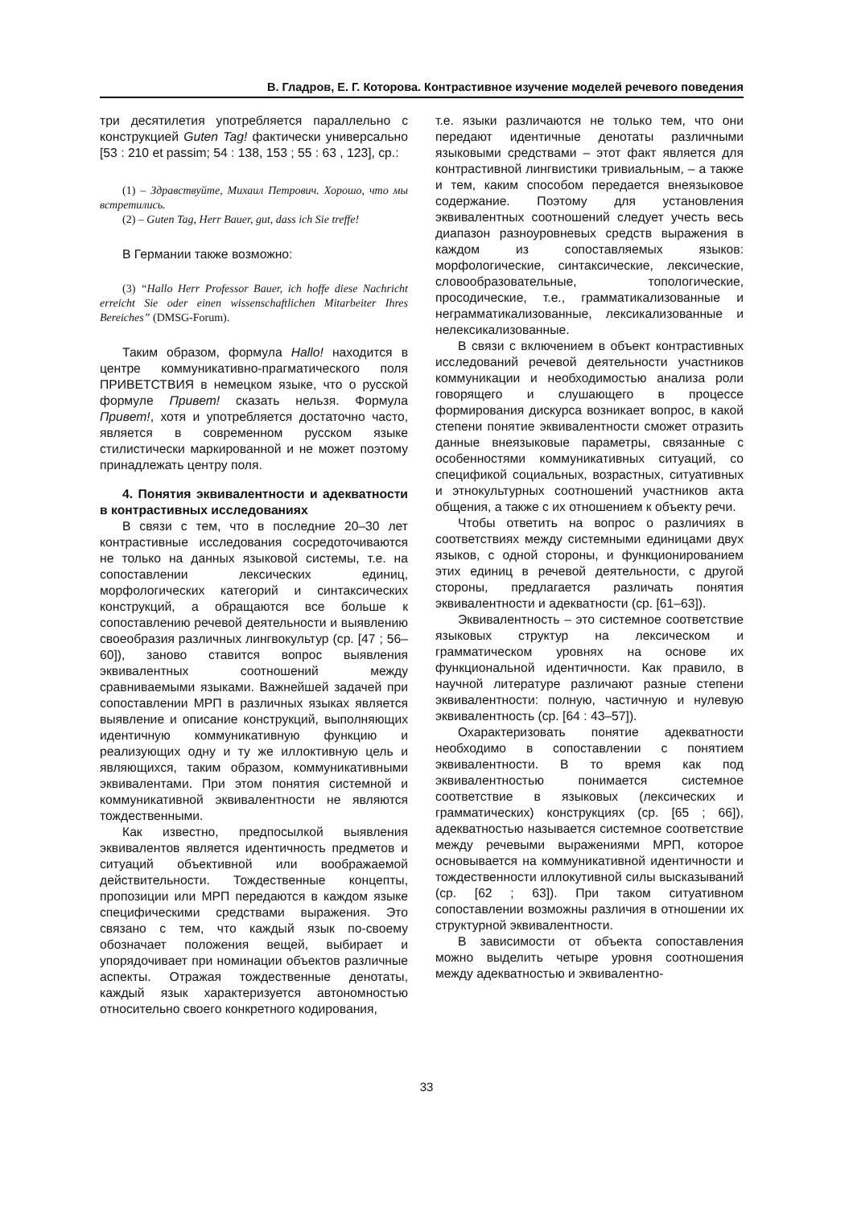В. Гладров, Е. Г. Которова. Контрастивное изучение моделей речевого поведения
три десятилетия употребляется параллельно с конструкцией Guten Tag! фактически универсально [53 : 210 et passim; 54 : 138, 153 ; 55 : 63 , 123], ср.:
(1) – Здравствуйте, Михаил Петрович. Хорошо, что мы встретились.
(2) – Guten Tag, Herr Bauer, gut, dass ich Sie treffe!
В Германии также возможно:
(3) “Hallo Herr Professor Bauer, ich hoffe diese Nachricht erreicht Sie oder einen wissenschaftlichen Mitarbeiter Ihres Bereiches” (DMSG-Forum).
Таким образом, формула Hallo! находится в центре коммуникативно-прагматического поля ПРИВЕТСТВИЯ в немецком языке, что о русской формуле Привет! сказать нельзя. Формула Привет!, хотя и употребляется достаточно часто, является в современном русском языке стилистически маркированной и не может поэтому принадлежать центру поля.
4. Понятия эквивалентности и адекватности в контрастивных исследованиях
В связи с тем, что в последние 20–30 лет контрастивные исследования сосредоточиваются не только на данных языковой системы, т.е. на сопоставлении лексических единиц, морфологических категорий и синтаксических конструкций, а обращаются все больше к сопоставлению речевой деятельности и выявлению своеобразия различных лингвокультур (ср. [47 ; 56–60]), заново ставится вопрос выявления эквивалентных соотношений между сравниваемыми языками. Важнейшей задачей при сопоставлении МРП в различных языках является выявление и описание конструкций, выполняющих идентичную коммуникативную функцию и реализующих одну и ту же иллоктивную цель и являющихся, таким образом, коммуникативными эквивалентами. При этом понятия системной и коммуникативной эквивалентности не являются тождественными.
Как известно, предпосылкой выявления эквивалентов является идентичность предметов и ситуаций объективной или воображаемой действительности. Тождественные концепты, пропозиции или МРП передаются в каждом языке специфическими средствами выражения. Это связано с тем, что каждый язык по-своему обозначает положения вещей, выбирает и упорядочивает при номинации объектов различные аспекты. Отражая тождественные денотаты, каждый язык характеризуется автономностью относительно своего конкретного кодирования,
т.е. языки различаются не только тем, что они передают идентичные денотаты различными языковыми средствами – этот факт является для контрастивной лингвистики тривиальным, – а также и тем, каким способом передается внеязыковое содержание. Поэтому для установления эквивалентных соотношений следует учесть весь диапазон разноуровневых средств выражения в каждом из сопоставляемых языков: морфологические, синтаксические, лексические, словообразовательные, топологические, просодические, т.е., грамматикализованные и неграмматикализованные, лексикализованные и нелексикализованные.
В связи с включением в объект контрастивных исследований речевой деятельности участников коммуникации и необходимостью анализа роли говорящего и слушающего в процессе формирования дискурса возникает вопрос, в какой степени понятие эквивалентности сможет отразить данные внеязыковые параметры, связанные с особенностями коммуникативных ситуаций, со спецификой социальных, возрастных, ситуативных и этнокультурных соотношений участников акта общения, а также с их отношением к объекту речи.
Чтобы ответить на вопрос о различиях в соответствиях между системными единицами двух языков, с одной стороны, и функционированием этих единиц в речевой деятельности, с другой стороны, предлагается различать понятия эквивалентности и адекватности (ср. [61–63]).
Эквивалентность – это системное соответствие языковых структур на лексическом и грамматическом уровнях на основе их функциональной идентичности. Как правило, в научной литературе различают разные степени эквивалентности: полную, частичную и нулевую эквивалентность (ср. [64 : 43–57]).
Охарактеризовать понятие адекватности необходимо в сопоставлении с понятием эквивалентности. В то время как под эквивалентностью понимается системное соответствие в языковых (лексических и грамматических) конструкциях (ср. [65 ; 66]), адекватностью называется системное соответствие между речевыми выражениями МРП, которое основывается на коммуникативной идентичности и тождественности иллокутивной силы высказываний (ср. [62 ; 63]). При таком ситуативном сопоставлении возможны различия в отношении их структурной эквивалентности.
В зависимости от объекта сопоставления можно выделить четыре уровня соотношения между адекватностью и эквивалентно-
33